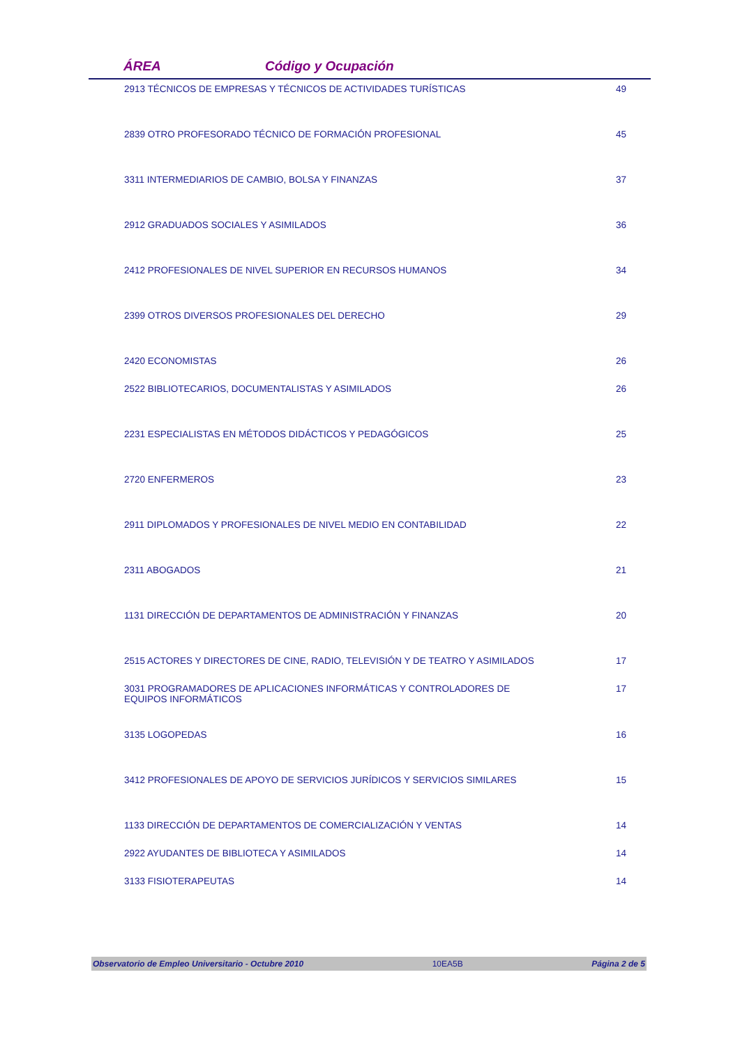ÁREA Código y Ocupación
| 2913 TÉCNICOS DE EMPRESAS Y TÉCNICOS DE ACTIVIDADES TURÍSTICAS | 49 |
| 2839 OTRO PROFESORADO TÉCNICO DE FORMACIÓN PROFESIONAL | 45 |
| 3311 INTERMEDIARIOS DE CAMBIO, BOLSA Y FINANZAS | 37 |
| 2912 GRADUADOS SOCIALES Y ASIMILADOS | 36 |
| 2412 PROFESIONALES DE NIVEL SUPERIOR EN RECURSOS HUMANOS | 34 |
| 2399 OTROS DIVERSOS PROFESIONALES DEL DERECHO | 29 |
| 2420 ECONOMISTAS | 26 |
| 2522 BIBLIOTECARIOS, DOCUMENTALISTAS Y ASIMILADOS | 26 |
| 2231 ESPECIALISTAS EN MÉTODOS DIDÁCTICOS Y PEDAGÓGICOS | 25 |
| 2720 ENFERMEROS | 23 |
| 2911 DIPLOMADOS Y PROFESIONALES DE NIVEL MEDIO EN CONTABILIDAD | 22 |
| 2311 ABOGADOS | 21 |
| 1131 DIRECCIÓN DE DEPARTAMENTOS DE ADMINISTRACIÓN Y FINANZAS | 20 |
| 2515 ACTORES Y DIRECTORES DE CINE, RADIO, TELEVISIÓN Y DE TEATRO Y ASIMILADOS | 17 |
| 3031 PROGRAMADORES DE APLICACIONES INFORMÁTICAS Y CONTROLADORES DE EQUIPOS INFORMÁTICOS | 17 |
| 3135 LOGOPEDAS | 16 |
| 3412 PROFESIONALES DE APOYO DE SERVICIOS JURÍDICOS Y SERVICIOS SIMILARES | 15 |
| 1133 DIRECCIÓN DE DEPARTAMENTOS DE COMERCIALIZACIÓN Y VENTAS | 14 |
| 2922 AYUDANTES DE BIBLIOTECA Y ASIMILADOS | 14 |
| 3133 FISIOTERAPEUTAS | 14 |
Observatorio de Empleo Universitario - Octubre 2010 10EA5B Página 2 de 5